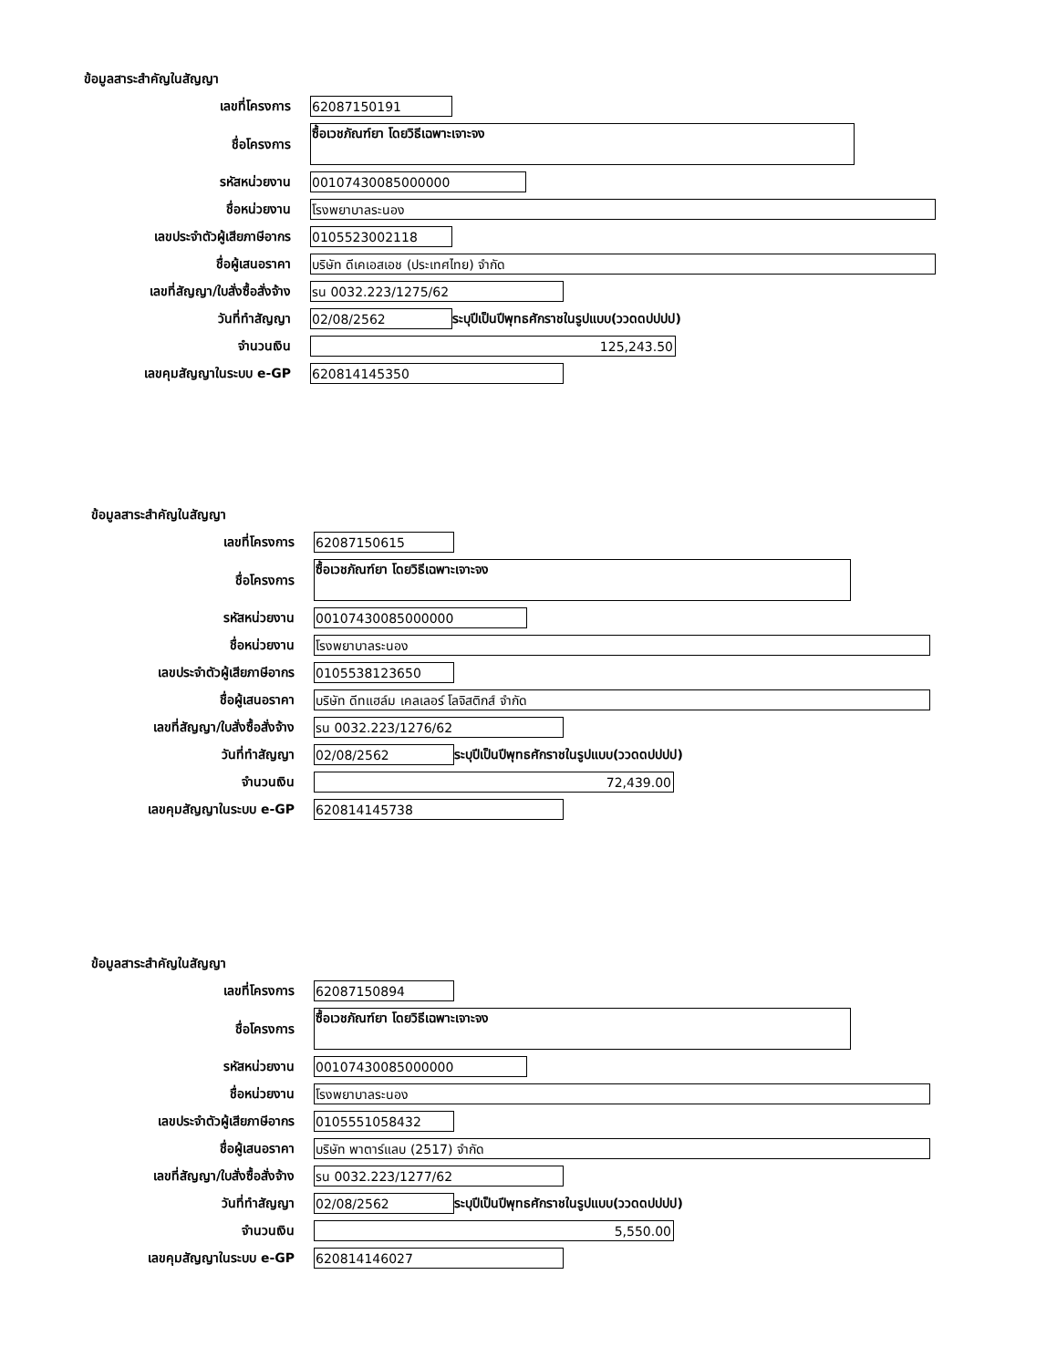ข้อมูลสาระสำคัญในสัญญา
เลขที่โครงการ
62087150191
ชื่อโครงการ
ซื้อเวชภัณฑ์ยา โดยวิธีเฉพาะเจาะจง
รหัสหน่วยงาน
00107430085000000
ชื่อหน่วยงาน
โรงพยาบาลระนอง
เลขประจำตัวผู้เสียภาษีอากร
0105523002118
ชื่อผู้เสนอราคา
บริษัท ดีเคเอสเอช (ประเทศไทย) จำกัด
เลขที่สัญญา/ใบสั่งซื้อสั่งจ้าง
รน 0032.223/1275/62
วันที่ทำสัญญา
02/08/2562
ระบุปีเป็นปีพุทธศักราชในรูปแบบ(ววดดปปปป)
จำนวนเงิน
125,243.50
เลขคุมสัญญาในระบบ e-GP
620814145350
ข้อมูลสาระสำคัญในสัญญา
เลขที่โครงการ
62087150615
ชื่อโครงการ
ซื้อเวชภัณฑ์ยา โดยวิธีเฉพาะเจาะจง
รหัสหน่วยงาน
00107430085000000
ชื่อหน่วยงาน
โรงพยาบาลระนอง
เลขประจำตัวผู้เสียภาษีอากร
0105538123650
ชื่อผู้เสนอราคา
บริษัท ดีทแฮล์ม เคลเลอร์ โลจิสติกส์ จำกัด
เลขที่สัญญา/ใบสั่งซื้อสั่งจ้าง
รน 0032.223/1276/62
วันที่ทำสัญญา
02/08/2562
ระบุปีเป็นปีพุทธศักราชในรูปแบบ(ววดดปปปป)
จำนวนเงิน
72,439.00
เลขคุมสัญญาในระบบ e-GP
620814145738
ข้อมูลสาระสำคัญในสัญญา
เลขที่โครงการ
62087150894
ชื่อโครงการ
ซื้อเวชภัณฑ์ยา โดยวิธีเฉพาะเจาะจง
รหัสหน่วยงาน
00107430085000000
ชื่อหน่วยงาน
โรงพยาบาลระนอง
เลขประจำตัวผู้เสียภาษีอากร
0105551058432
ชื่อผู้เสนอราคา
บริษัท พาตาร์แลบ (2517) จำกัด
เลขที่สัญญา/ใบสั่งซื้อสั่งจ้าง
รน 0032.223/1277/62
วันที่ทำสัญญา
02/08/2562
ระบุปีเป็นปีพุทธศักราชในรูปแบบ(ววดดปปปป)
จำนวนเงิน
5,550.00
เลขคุมสัญญาในระบบ e-GP
620814146027